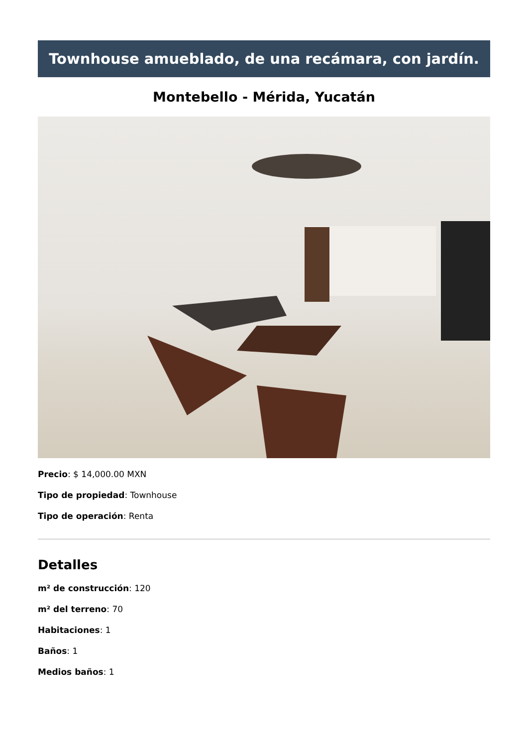Townhouse amueblado, de una recámara, con jardín.
Montebello - Mérida, Yucatán
Precio: $ 14,000.00 MXN
Tipo de propiedad: Townhouse
Tipo de operación: Renta
Detalles
m² de construcción: 120
m² del terreno: 70
Habitaciones: 1
Baños: 1
Medios baños: 1